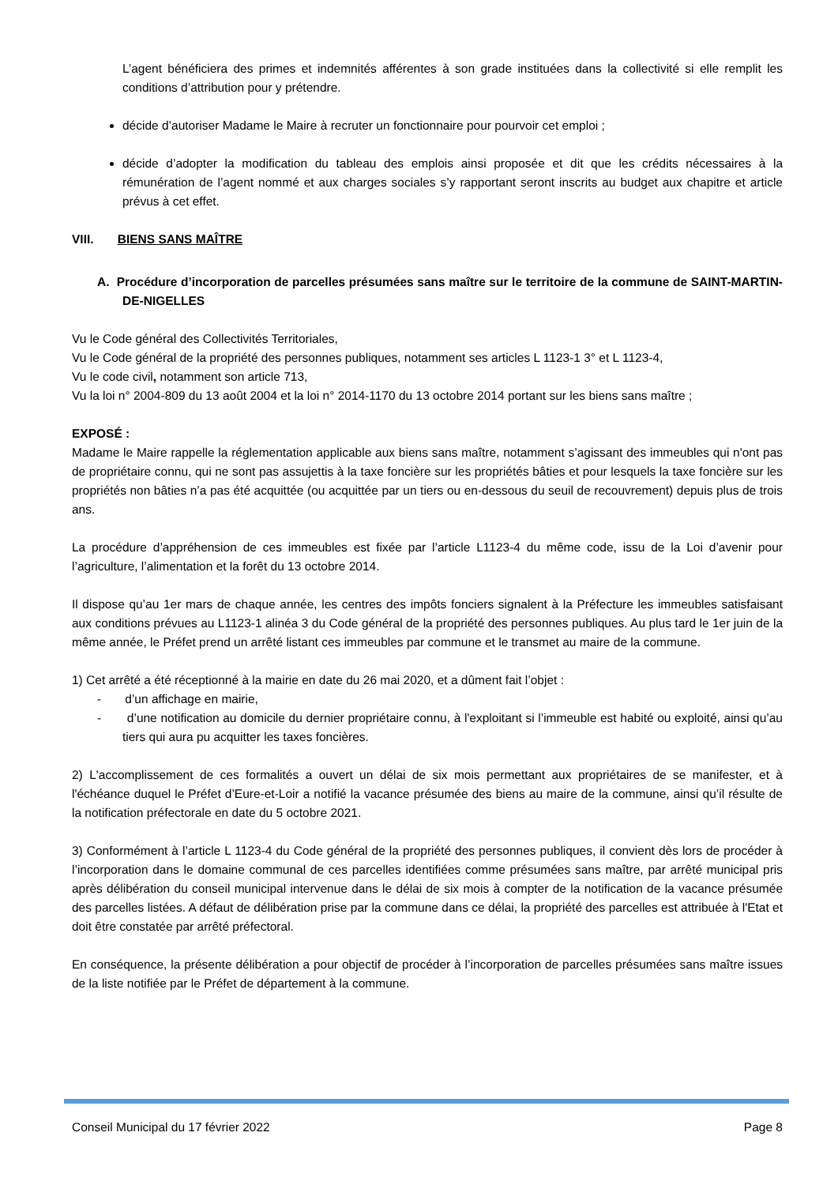L’agent bénéficiera des primes et indemnités afférentes à son grade instituées dans la collectivité si elle remplit les conditions d’attribution pour y prétendre.
décide d’autoriser Madame le Maire à recruter un fonctionnaire pour pourvoir cet emploi ;
décide d’adopter la modification du tableau des emplois ainsi proposée et dit que les crédits nécessaires à la rémunération de l’agent nommé et aux charges sociales s’y rapportant seront inscrits au budget aux chapitre et article prévus à cet effet.
VIII. BIENS SANS MAÎTRE
A. Procédure d’incorporation de parcelles présumées sans maître sur le territoire de la commune de SAINT-MARTIN-DE-NIGELLES
Vu le Code général des Collectivités Territoriales,
Vu le Code général de la propriété des personnes publiques, notamment ses articles L 1123-1 3° et L 1123-4,
Vu le code civil, notamment son article 713,
Vu la loi n° 2004-809 du 13 août 2004 et la loi n° 2014-1170 du 13 octobre 2014 portant sur les biens sans maître ;
EXPOSÉ :
Madame le Maire rappelle la réglementation applicable aux biens sans maître, notamment s’agissant des immeubles qui n'ont pas de propriétaire connu, qui ne sont pas assujettis à la taxe foncière sur les propriétés bâties et pour lesquels la taxe foncière sur les propriétés non bâties n’a pas été acquittée (ou acquittée par un tiers ou en-dessous du seuil de recouvrement) depuis plus de trois ans.
La procédure d’appréhension de ces immeubles est fixée par l’article L1123-4 du même code, issu de la Loi d’avenir pour l’agriculture, l’alimentation et la forêt du 13 octobre 2014.
Il dispose qu’au 1er mars de chaque année, les centres des impôts fonciers signalent à la Préfecture les immeubles satisfaisant aux conditions prévues au L1123-1 alinéa 3 du Code général de la propriété des personnes publiques. Au plus tard le 1er juin de la même année, le Préfet prend un arrêté listant ces immeubles par commune et le transmet au maire de la commune.
1) Cet arrêté a été réceptionné à la mairie en date du 26 mai 2020, et a dûment fait l’objet :
- d’un affichage en mairie,
- d’une notification au domicile du dernier propriétaire connu, à l'exploitant si l’immeuble est habité ou exploité, ainsi qu’au tiers qui aura pu acquitter les taxes foncières.
2) L'accomplissement de ces formalités a ouvert un délai de six mois permettant aux propriétaires de se manifester, et à l'échéance duquel le Préfet d’Eure-et-Loir a notifié la vacance présumée des biens au maire de la commune, ainsi qu’il résulte de la notification préfectorale en date du 5 octobre 2021.
3) Conformément à l’article L 1123-4 du Code général de la propriété des personnes publiques, il convient dès lors de procéder à l’incorporation dans le domaine communal de ces parcelles identifiées comme présumées sans maître, par arrêté municipal pris après délibération du conseil municipal intervenue dans le délai de six mois à compter de la notification de la vacance présumée des parcelles listées. A défaut de délibération prise par la commune dans ce délai, la propriété des parcelles est attribuée à l'Etat et doit être constatée par arrêté préfectoral.
En conséquence, la présente délibération a pour objectif de procéder à l’incorporation de parcelles présumées sans maître issues de la liste notifiée par le Préfet de département à la commune.
Conseil Municipal du 17 février 2022 Page 8